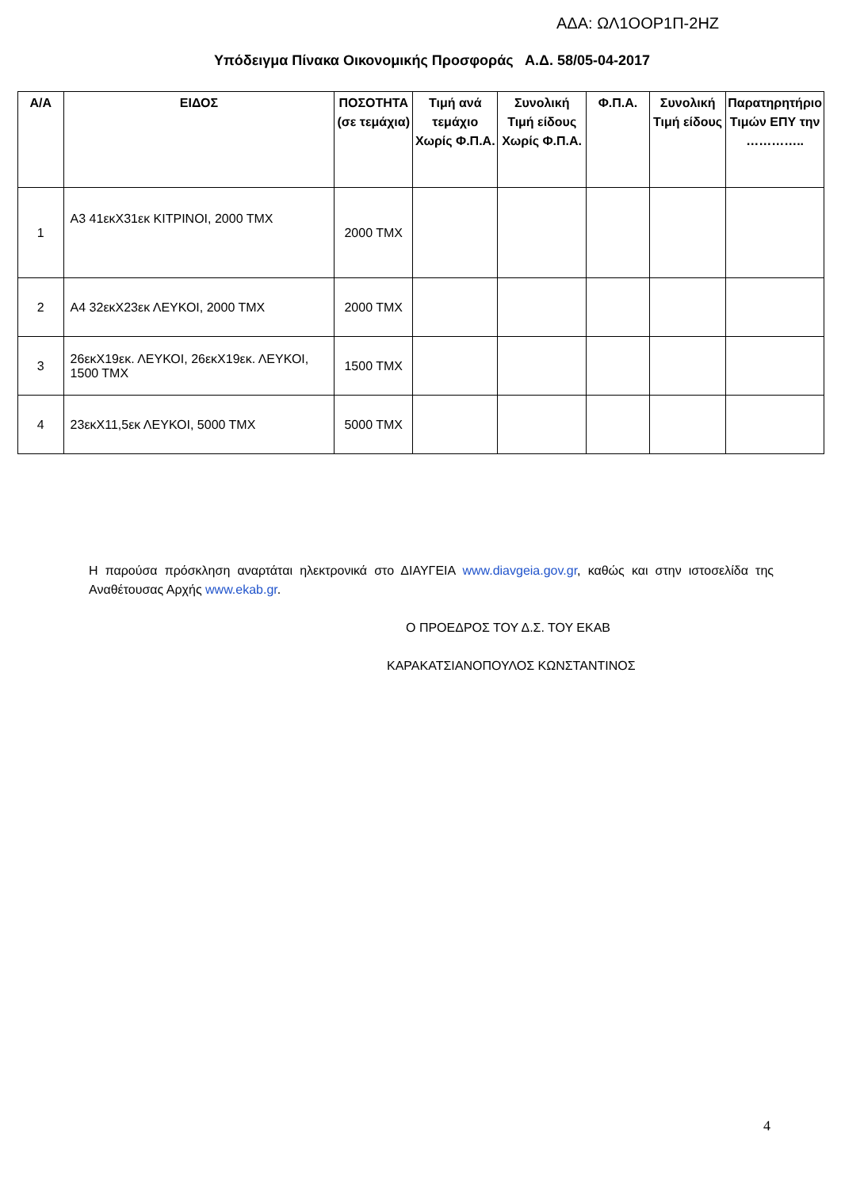ΑΔΑ: ΩΛ1ΟΟΡ1Π-2ΗΖ
Υπόδειγμα Πίνακα Οικονομικής Προσφοράς Α.Δ. 58/05-04-2017
| Α/Α | ΕΙΔΟΣ | ΠΟΣΟΤΗΤΑ (σε τεμάχια) | Τιμή ανά τεμάχιο Χωρίς Φ.Π.Α. | Συνολική Τιμή είδους Χωρίς Φ.Π.Α. | Φ.Π.Α. | Συνολική Τιμή είδους | Παρατηρητήριο Τιμών ΕΠΥ την ………….. |
| --- | --- | --- | --- | --- | --- | --- | --- |
| 1 | Α3 41εκΧ31εκ ΚΙΤΡΙΝΟΙ, 2000 ΤΜΧ | 2000 ΤΜΧ | | | | | |
| 2 | Α4 32εκΧ23εκ ΛΕΥΚΟΙ, 2000 ΤΜΧ | 2000 ΤΜΧ | | | | | |
| 3 | 26εκΧ19εκ. ΛΕΥΚΟΙ, 26εκΧ19εκ. ΛΕΥΚΟΙ, 1500 ΤΜΧ | 1500 ΤΜΧ | | | | | |
| 4 | 23εκΧ11,5εκ ΛΕΥΚΟΙ, 5000 ΤΜΧ | 5000 ΤΜΧ | | | | | |
Η παρούσα πρόσκληση αναρτάται ηλεκτρονικά στο ΔΙΑΥΓΕΙΑ www.diavgeia.gov.gr, καθώς και στην ιστοσελίδα της Αναθέτουσας Αρχής www.ekab.gr.
Ο ΠΡΟΕΔΡΟΣ ΤΟΥ Δ.Σ. ΤΟΥ ΕΚΑΒ
ΚΑΡΑΚΑΤΣΙΑΝΟΠΟΥΛΟΣ ΚΩΝΣΤΑΝΤΙΝΟΣ
4